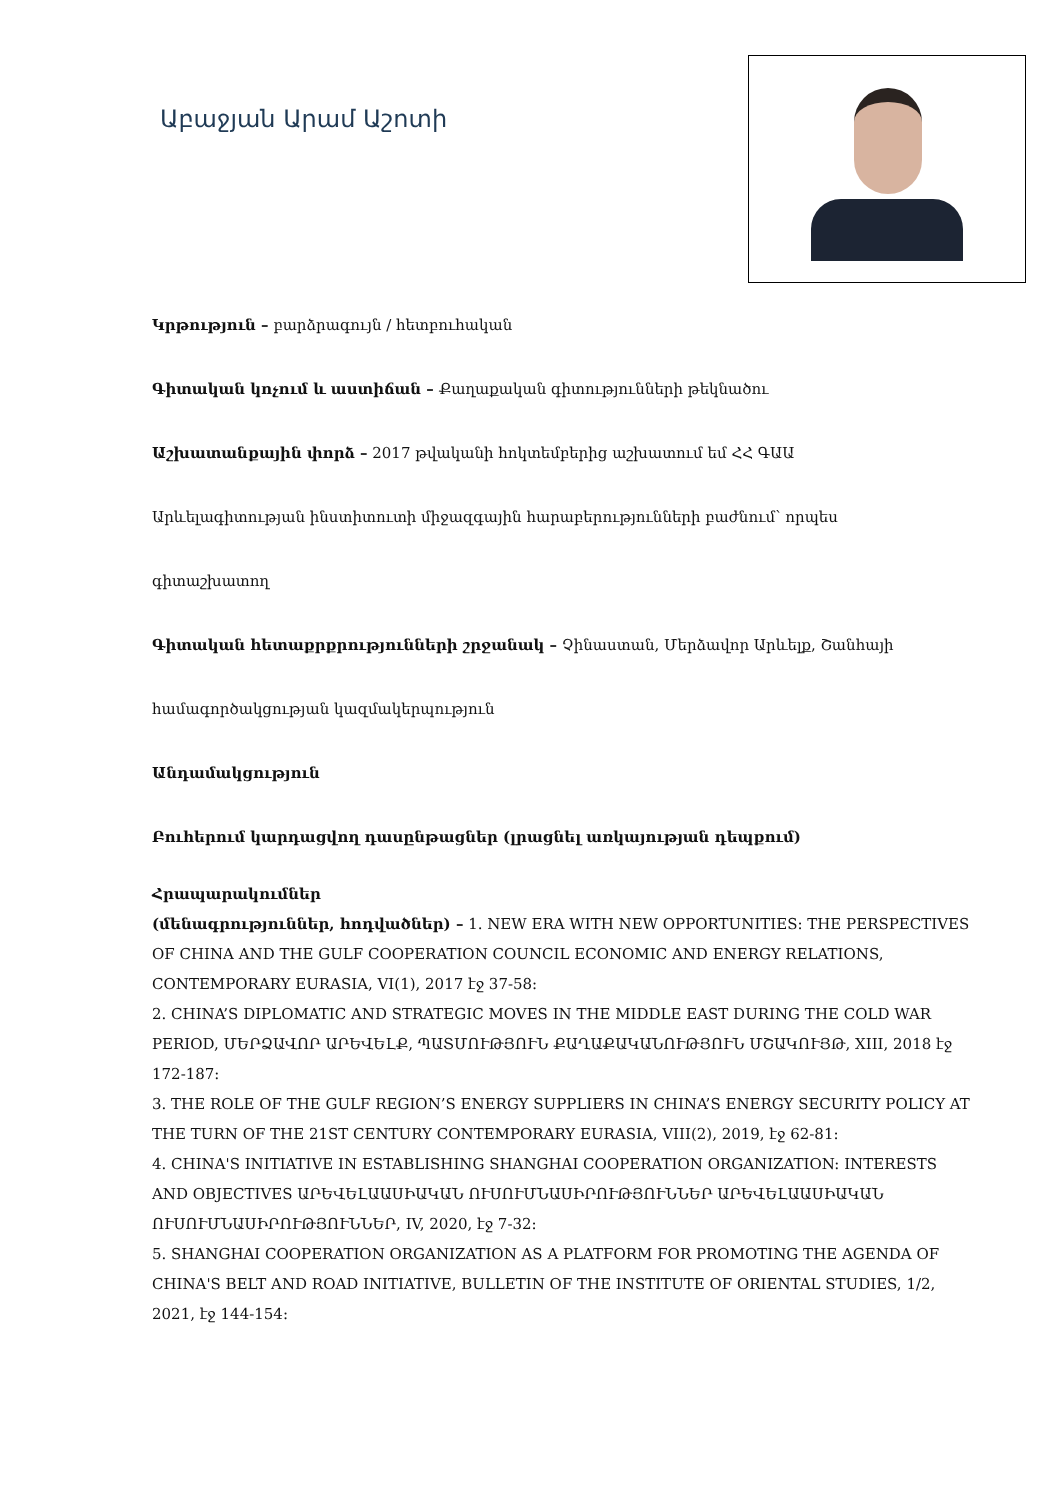Աբաջյան Արամ Աշոտի
Կրթություն – բարձրագույն / հետբուհական
Գիտական կոչում և աստիճան – Քաղաքական գիտությունների թեկնածու
Աշխատանքային փորձ – 2017 թվականի հոկտեմբերից աշխատում եմ ՀՀ ԳԱԱ
Արևելագիտության ինստիտուտի միջազգային հարաբերությունների բաժնում՝ որպես
գիտաշխատող
Գիտական հետաքրքրությունների շրջանակ – Չինաստան, Մերձավոր Արևելք, Շանհայի
համագործակցության կազմակերպություն
Անդամակցություն
Բուհերում կարդացվող դասընթացներ (լրացնել առկայության դեպքում)
Հրապարակումներ
(մենագրություններ, հոդվածներ) – 1. NEW ERA WITH NEW OPPORTUNITIES: THE PERSPECTIVES OF CHINA AND THE GULF COOPERATION COUNCIL ECONOMIC AND ENERGY RELATIONS, CONTEMPORARY EURASIA, VI(1), 2017 էջ 37-58:
2. CHINA’S DIPLOMATIC AND STRATEGIC MOVES IN THE MIDDLE EAST DURING THE COLD WAR PERIOD, ՄԵՐՁԱՎՈՐ ԱՐԵՎԵԼՔ, ՊԱՏՄՈՒԹՅՈՒՆ ՔԱՂԱՔԱԿԱՆՈՒԹՅՈՒՆ ՄՇԱԿՈՒՅԹ, XIII, 2018 էջ 172-187:
3. THE ROLE OF THE GULF REGION’S ENERGY SUPPLIERS IN CHINA’S ENERGY SECURITY POLICY AT THE TURN OF THE 21ST CENTURY CONTEMPORARY EURASIA, VIII(2), 2019, էջ 62-81:
4. CHINA'S INITIATIVE IN ESTABLISHING SHANGHAI COOPERATION ORGANIZATION: INTERESTS AND OBJECTIVES ԱՐԵՎԵԼԱԱՍԻԱԿԱՆ ՈՒՍՈՒՄՆԱՍԻՐՈՒԹՅՈՒՆՆԵՐ ԱՐԵՎԵԼԱԱՍԻԱԿԱՆ ՈՒՍՈՒՄՆԱՍԻՐՈՒԹՅՈՒՆՆԵՐ, IV, 2020, էջ 7-32:
5. SHANGHAI COOPERATION ORGANIZATION AS A PLATFORM FOR PROMOTING THE AGENDA OF CHINA'S BELT AND ROAD INITIATIVE, BULLETIN OF THE INSTITUTE OF ORIENTAL STUDIES, 1/2, 2021, էջ 144-154: